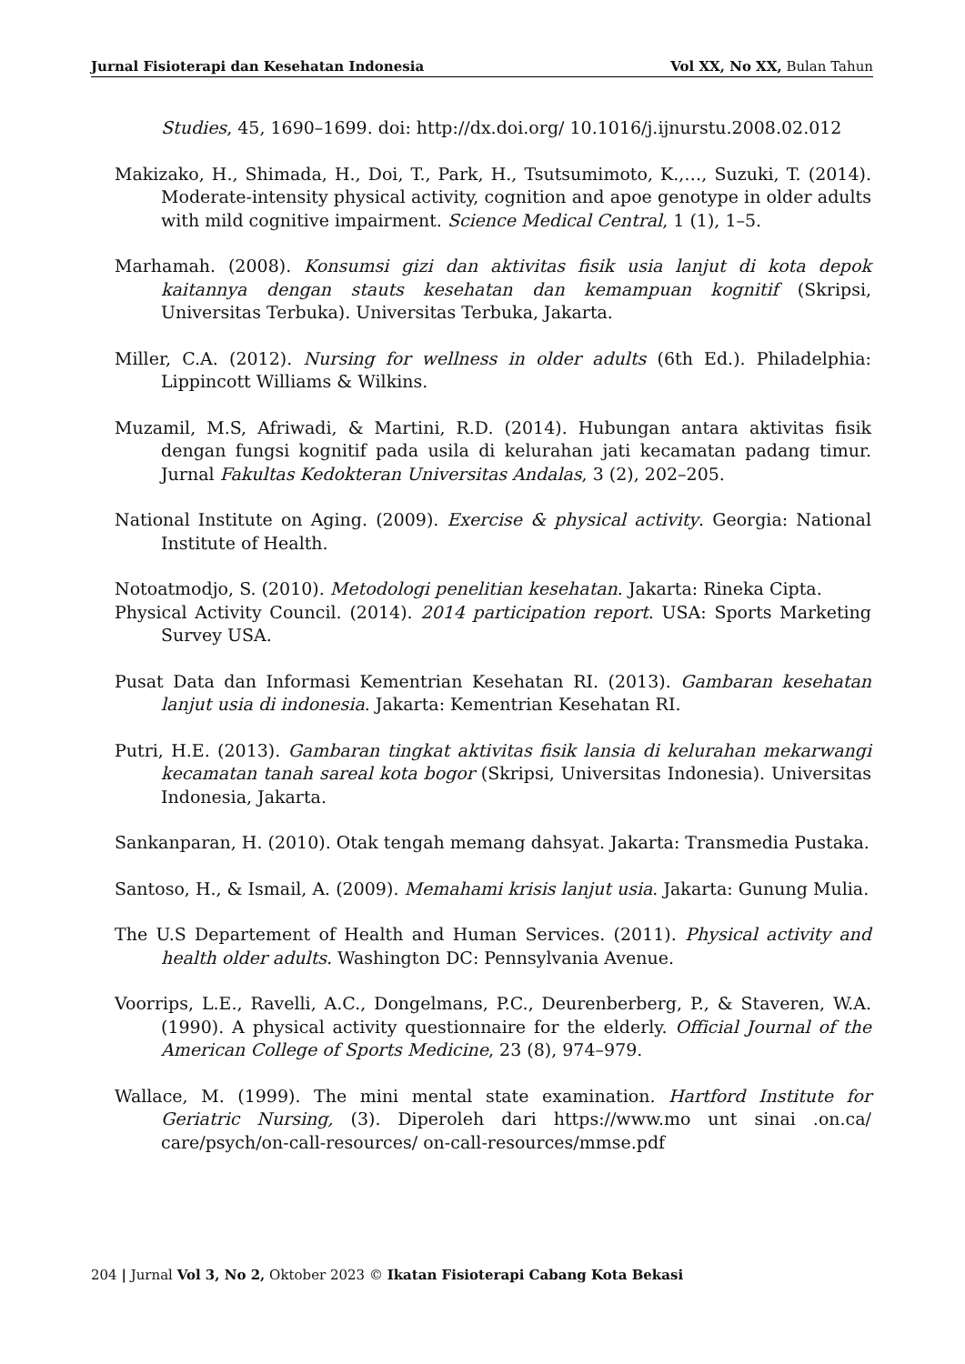Jurnal Fisioterapi dan Kesehatan Indonesia Vol XX, No XX, Bulan Tahun
Studies, 45, 1690–1699. doi: http://dx.doi.org/ 10.1016/j.ijnurstu.2008.02.012
Makizako, H., Shimada, H., Doi, T., Park, H., Tsutsumimoto, K.,…, Suzuki, T. (2014). Moderate-intensity physical activity, cognition and apoe genotype in older adults with mild cognitive impairment. Science Medical Central, 1 (1), 1–5.
Marhamah. (2008). Konsumsi gizi dan aktivitas fisik usia lanjut di kota depok kaitannya dengan stauts kesehatan dan kemampuan kognitif (Skripsi, Universitas Terbuka). Universitas Terbuka, Jakarta.
Miller, C.A. (2012). Nursing for wellness in older adults (6th Ed.). Philadelphia: Lippincott Williams & Wilkins.
Muzamil, M.S, Afriwadi, & Martini, R.D. (2014). Hubungan antara aktivitas fisik dengan fungsi kognitif pada usila di kelurahan jati kecamatan padang timur. Jurnal Fakultas Kedokteran Universitas Andalas, 3 (2), 202–205.
National Institute on Aging. (2009). Exercise & physical activity. Georgia: National Institute of Health.
Notoatmodjo, S. (2010). Metodologi penelitian kesehatan. Jakarta: Rineka Cipta.
Physical Activity Council. (2014). 2014 participation report. USA: Sports Marketing Survey USA.
Pusat Data dan Informasi Kementrian Kesehatan RI. (2013). Gambaran kesehatan lanjut usia di indonesia. Jakarta: Kementrian Kesehatan RI.
Putri, H.E. (2013). Gambaran tingkat aktivitas fisik lansia di kelurahan mekarwangi kecamatan tanah sareal kota bogor (Skripsi, Universitas Indonesia). Universitas Indonesia, Jakarta.
Sankanparan, H. (2010). Otak tengah memang dahsyat. Jakarta: Transmedia Pustaka.
Santoso, H., & Ismail, A. (2009). Memahami krisis lanjut usia. Jakarta: Gunung Mulia.
The U.S Departement of Health and Human Services. (2011). Physical activity and health older adults. Washington DC: Pennsylvania Avenue.
Voorrips, L.E., Ravelli, A.C., Dongelmans, P.C., Deurenberberg, P., & Staveren, W.A. (1990). A physical activity questionnaire for the elderly. Official Journal of the American College of Sports Medicine, 23 (8), 974–979.
Wallace, M. (1999). The mini mental state examination. Hartford Institute for Geriatric Nursing, (3). Diperoleh dari https://www.mo unt sinai .on.ca/ care/psych/on-call-resources/ on-call-resources/mmse.pdf
204 | Jurnal Vol 3, No 2, Oktober 2023 © Ikatan Fisioterapi Cabang Kota Bekasi